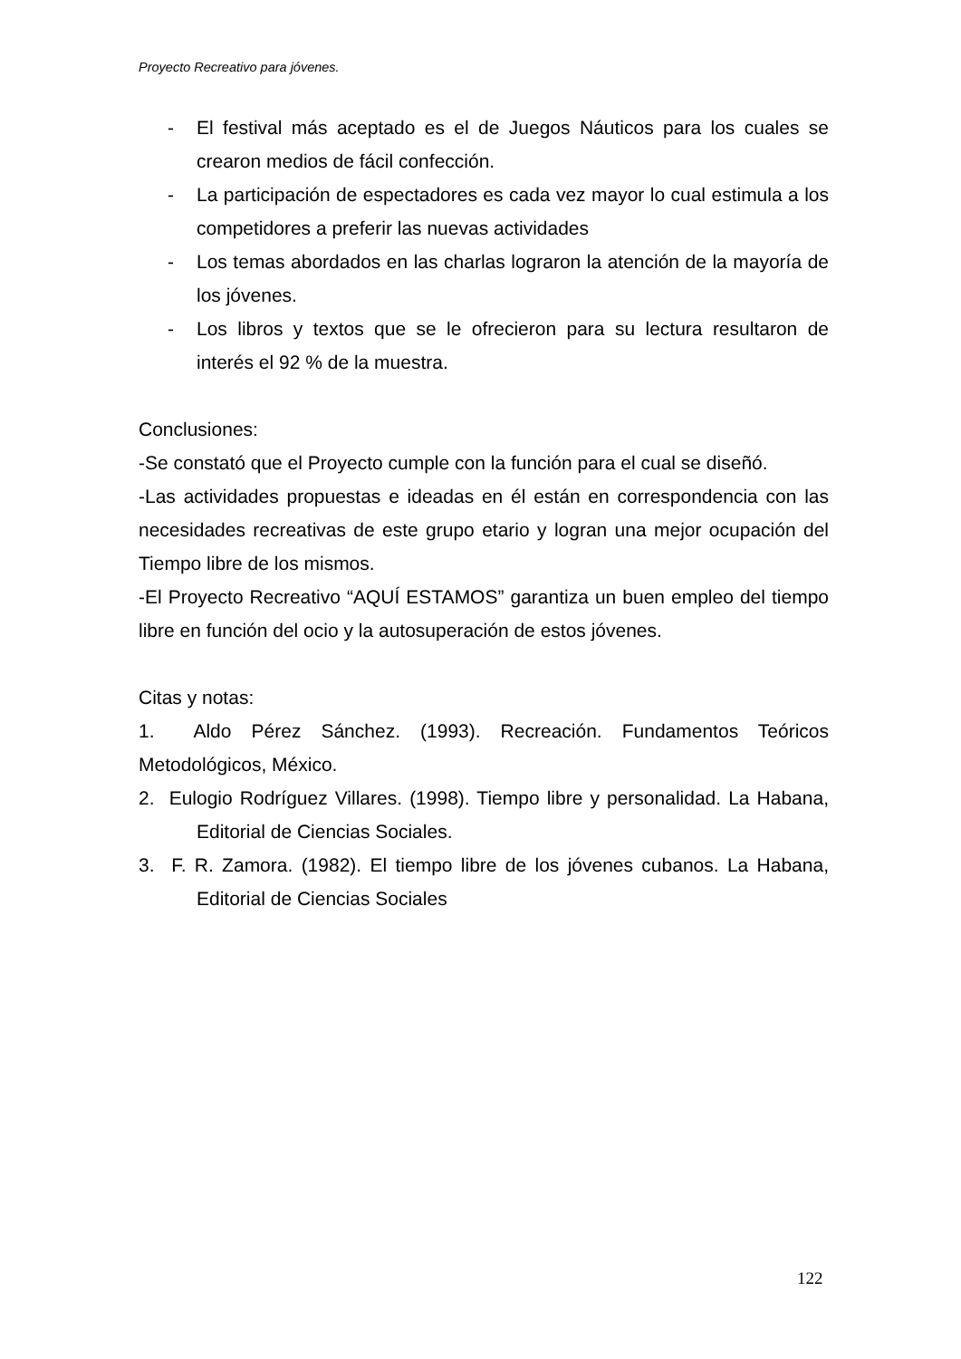Proyecto Recreativo para jóvenes.
- El festival más aceptado es el de Juegos Náuticos para los cuales se crearon medios de fácil confección.
- La participación de espectadores es cada vez mayor lo cual estimula a los competidores a preferir las nuevas actividades
- Los temas abordados en las charlas lograron la atención de la mayoría de los jóvenes.
- Los libros y textos que se le ofrecieron para su lectura resultaron de interés el 92 % de la muestra.
Conclusiones:
-Se constató que el Proyecto cumple con la función para el cual se diseñó.
-Las actividades propuestas e ideadas en él están en correspondencia con las necesidades recreativas de este grupo etario y logran una mejor ocupación del Tiempo libre de los mismos.
-El Proyecto Recreativo “AQUÍ ESTAMOS” garantiza un buen empleo del tiempo libre en función del ocio y la autosuperación de estos jóvenes.
Citas y notas:
1. Aldo Pérez Sánchez. (1993). Recreación. Fundamentos Teóricos Metodológicos, México.
2. Eulogio Rodríguez Villares. (1998). Tiempo libre y personalidad. La Habana, Editorial de Ciencias Sociales.
3. F. R. Zamora. (1982). El tiempo libre de los jóvenes cubanos. La Habana, Editorial de Ciencias Sociales
122